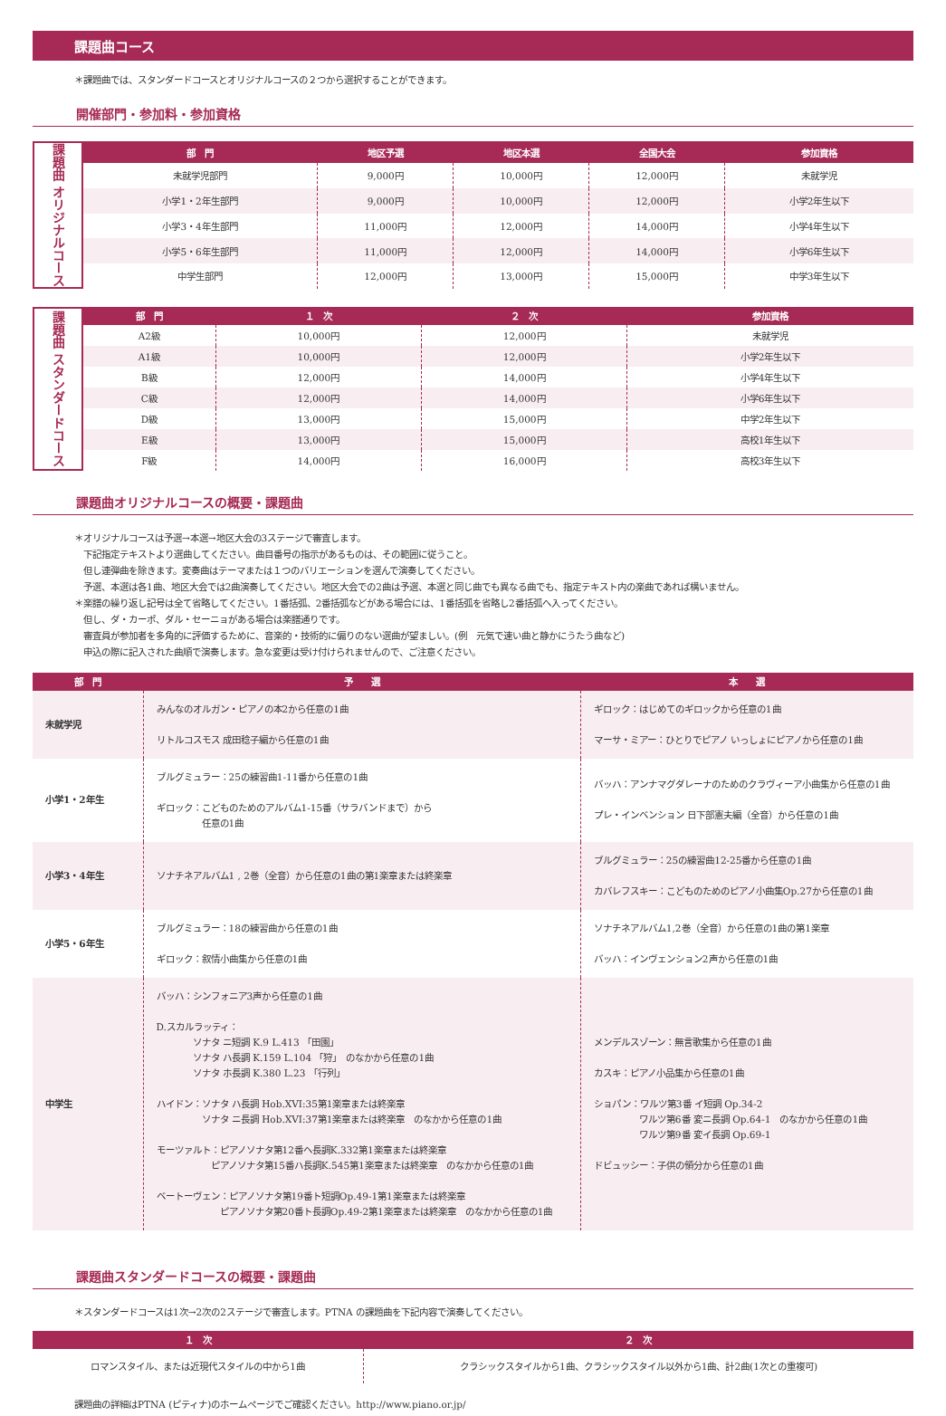課題曲コース
＊課題曲では、スタンダードコースとオリジナルコースの２つから選択することができます。
開催部門・参加料・参加資格
課題曲 オリジナルコース
| 部 門 | 地区予選 | 地区本選 | 全国大会 | 参加資格 |
| --- | --- | --- | --- | --- |
| 未就学児部門 | 9,000円 | 10,000円 | 12,000円 | 未就学児 |
| 小学1・2年生部門 | 9,000円 | 10,000円 | 12,000円 | 小学2年生以下 |
| 小学3・4年生部門 | 11,000円 | 12,000円 | 14,000円 | 小学4年生以下 |
| 小学5・6年生部門 | 11,000円 | 12,000円 | 14,000円 | 小学6年生以下 |
| 中学生部門 | 12,000円 | 13,000円 | 15,000円 | 中学3年生以下 |
課題曲 スタンダードコース
| 部 門 | １ 次 | ２ 次 | 参加資格 |
| --- | --- | --- | --- |
| A2級 | 10,000円 | 12,000円 | 未就学児 |
| A1級 | 10,000円 | 12,000円 | 小学2年生以下 |
| B級 | 12,000円 | 14,000円 | 小学4年生以下 |
| C級 | 12,000円 | 14,000円 | 小学6年生以下 |
| D級 | 13,000円 | 15,000円 | 中学2年生以下 |
| E級 | 13,000円 | 15,000円 | 高校1年生以下 |
| F級 | 14,000円 | 16,000円 | 高校3年生以下 |
課題曲オリジナルコースの概要・課題曲
＊オリジナルコースは予選→本選→地区大会の3ステージで審査します。
　下記指定テキストより選曲してください。曲目番号の指示があるものは、その範囲に従うこと。
　但し連弾曲を除きます。変奏曲はテーマまたは１つのバリエーションを選んで演奏してください。
　予選、本選は各1曲、地区大会では2曲演奏してください。地区大会での2曲は予選、本選と同じ曲でも異なる曲でも、指定テキスト内の楽曲であれば構いません。
＊楽譜の繰り返し記号は全て省略してください。1番括弧、2番括弧などがある場合には、1番括弧を省略し2番括弧へ入ってください。
　但し、ダ・カーポ、ダル・セーニョがある場合は楽譜通りです。
　審査員が参加者を多角的に評価するために、音楽的・技術的に偏りのない選曲が望ましい。(例　元気で速い曲と静かにうたう曲など)
　申込の際に記入された曲順で演奏します。急な変更は受け付けられませんので、ご注意ください。
| 部 門 | 予 選 | 本 選 |
| --- | --- | --- |
| 未就学児 | みんなのオルガン・ピアノの本2から任意の1曲 リトルコスモス 成田稔子編から任意の1曲 | ギロック：はじめてのギロックから任意の1曲 マーサ・ミアー：ひとりでピアノ いっしょにピアノから任意の1曲 |
| 小学1・2年生 | ブルグミュラー：25の練習曲1-11番から任意の1曲 ギロック：こどものためのアルバム1-15番（サラバンドまで）から 任意の1曲 | バッハ：アンナマグダレーナのためのクラヴィーア小曲集から任意の1曲 プレ・インベンション 日下部憲夫編（全音）から任意の1曲 |
| 小学3・4年生 | ソナチネアルバム1 , 2巻（全音）から任意の1曲の第1楽章または終楽章 | ブルグミュラー：25の練習曲12-25番から任意の1曲 カバレフスキー：こどものためのピアノ小曲集Op.27から任意の1曲 |
| 小学5・6年生 | ブルグミュラー：18の練習曲から任意の1曲 ギロック：叙情小曲集から任意の1曲 | ソナチネアルバム1,2巻（全音）から任意の1曲の第1楽章 バッハ：インヴェンション2声から任意の1曲 |
| 中学生 | バッハ：シンフォニア3声から任意の1曲 D.スカルラッティ： ソナタ ニ短調 K.9 L.413 「田園」 ソナタ ハ長調 K.159 L.104 「狩」 のなかから任意の1曲 ソナタ ホ長調 K.380 L.23 「行列」 ハイドン：ソナタ ハ長調 Hob.XVI:35第1楽章または終楽章 ソナタ ニ長調 Hob.XVI:37第1楽章または終楽章 のなかから任意の1曲 モーツァルト：ピアノソナタ第12番ヘ長調K.332第1楽章または終楽章 ピアノソナタ第15番ハ長調K.545第1楽章または終楽章 のなかから任意の1曲 ベートーヴェン：ピアノソナタ第19番ト短調Op.49-1第1楽章または終楽章 ピアノソナタ第20番ト長調Op.49-2第1楽章または終楽章 のなかから任意の1曲 | メンデルスゾーン：無言歌集から任意の1曲 カスキ：ピアノ小品集から任意の1曲 ショパン：ワルツ第3番 イ短調 Op.34-2 ワルツ第6番 変ニ長調 Op.64-1 のなかから任意の1曲 ワルツ第9番 変イ長調 Op.69-1 ドビュッシー：子供の領分から任意の1曲 |
課題曲スタンダードコースの概要・課題曲
＊スタンダードコースは1次→2次の2ステージで審査します。PTNA の課題曲を下記内容で演奏してください。
| １ 次 | ２ 次 |
| --- | --- |
| ロマンスタイル、または近現代スタイルの中から1曲 | クラシックスタイルから1曲、クラシックスタイル以外から1曲、計2曲(1次との重複可) |
課題曲の詳細はPTNA (ピティナ)のホームページでご確認ください。http://www.piano.or.jp/